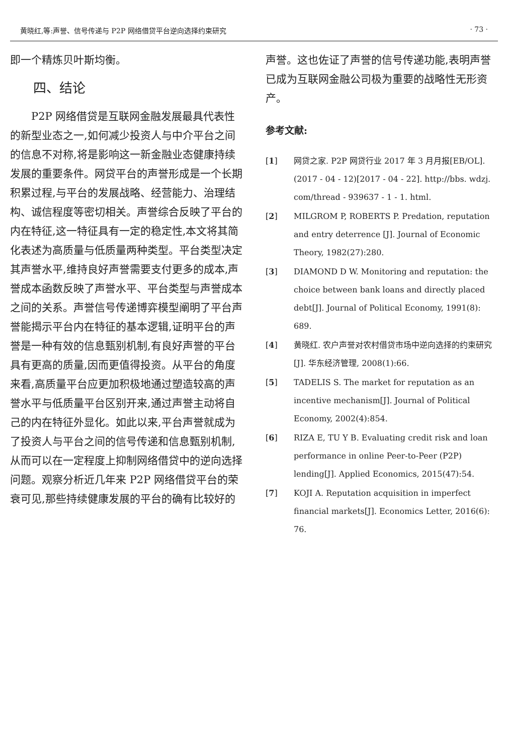黄晓红,等:声誉、信号传递与 P2P 网络借贷平台逆向选择约束研究 · 73 ·
即一个精炼贝叶斯均衡。
四、结论
P2P 网络借贷是互联网金融发展最具代表性的新型业态之一,如何减少投资人与中介平台之间的信息不对称,将是影响这一新金融业态健康持续发展的重要条件。网贷平台的声誉形成是一个长期积累过程,与平台的发展战略、经营能力、治理结构、诚信程度等密切相关。声誉综合反映了平台的内在特征,这一特征具有一定的稳定性,本文将其简化表述为高质量与低质量两种类型。平台类型决定其声誉水平,维持良好声誉需要支付更多的成本,声誉成本函数反映了声誉水平、平台类型与声誉成本之间的关系。声誉信号传递博弈模型阐明了平台声誉能揭示平台内在特征的基本逻辑,证明平台的声誉是一种有效的信息甄别机制,有良好声誉的平台具有更高的质量,因而更值得投资。从平台的角度来看,高质量平台应更加积极地通过塑造较高的声誉水平与低质量平台区别开来,通过声誉主动将自己的内在特征外显化。如此以来,平台声誉就成为了投资人与平台之间的信号传递和信息甄别机制,从而可以在一定程度上抑制网络借贷中的逆向选择问题。观察分析近几年来 P2P 网络借贷平台的荣衰可见,那些持续健康发展的平台的确有比较好的
声誉。这也佐证了声誉的信号传递功能,表明声誉已成为互联网金融公司极为重要的战略性无形资产。
参考文献:
[1] 网贷之家. P2P 网贷行业 2017 年 3 月月报[EB/OL]. (2017 - 04 - 12)[2017 - 04 - 22]. http://bbs. wdzj. com/thread - 939637 - 1 - 1. html.
[2] MILGROM P, ROBERTS P. Predation, reputation and entry deterrence [J]. Journal of Economic Theory, 1982(27):280.
[3] DIAMOND D W. Monitoring and reputation: the choice between bank loans and directly placed debt[J]. Journal of Political Economy, 1991(8): 689.
[4] 黄晓红. 农户声誉对农村借贷市场中逆向选择的约束研究[J]. 华东经济管理, 2008(1):66.
[5] TADELIS S. The market for reputation as an incentive mechanism[J]. Journal of Political Economy, 2002(4):854.
[6] RIZA E, TU Y B. Evaluating credit risk and loan performance in online Peer-to-Peer (P2P) lending[J]. Applied Economics, 2015(47):54.
[7] KOJI A. Reputation acquisition in imperfect financial markets[J]. Economics Letter, 2016(6): 76.